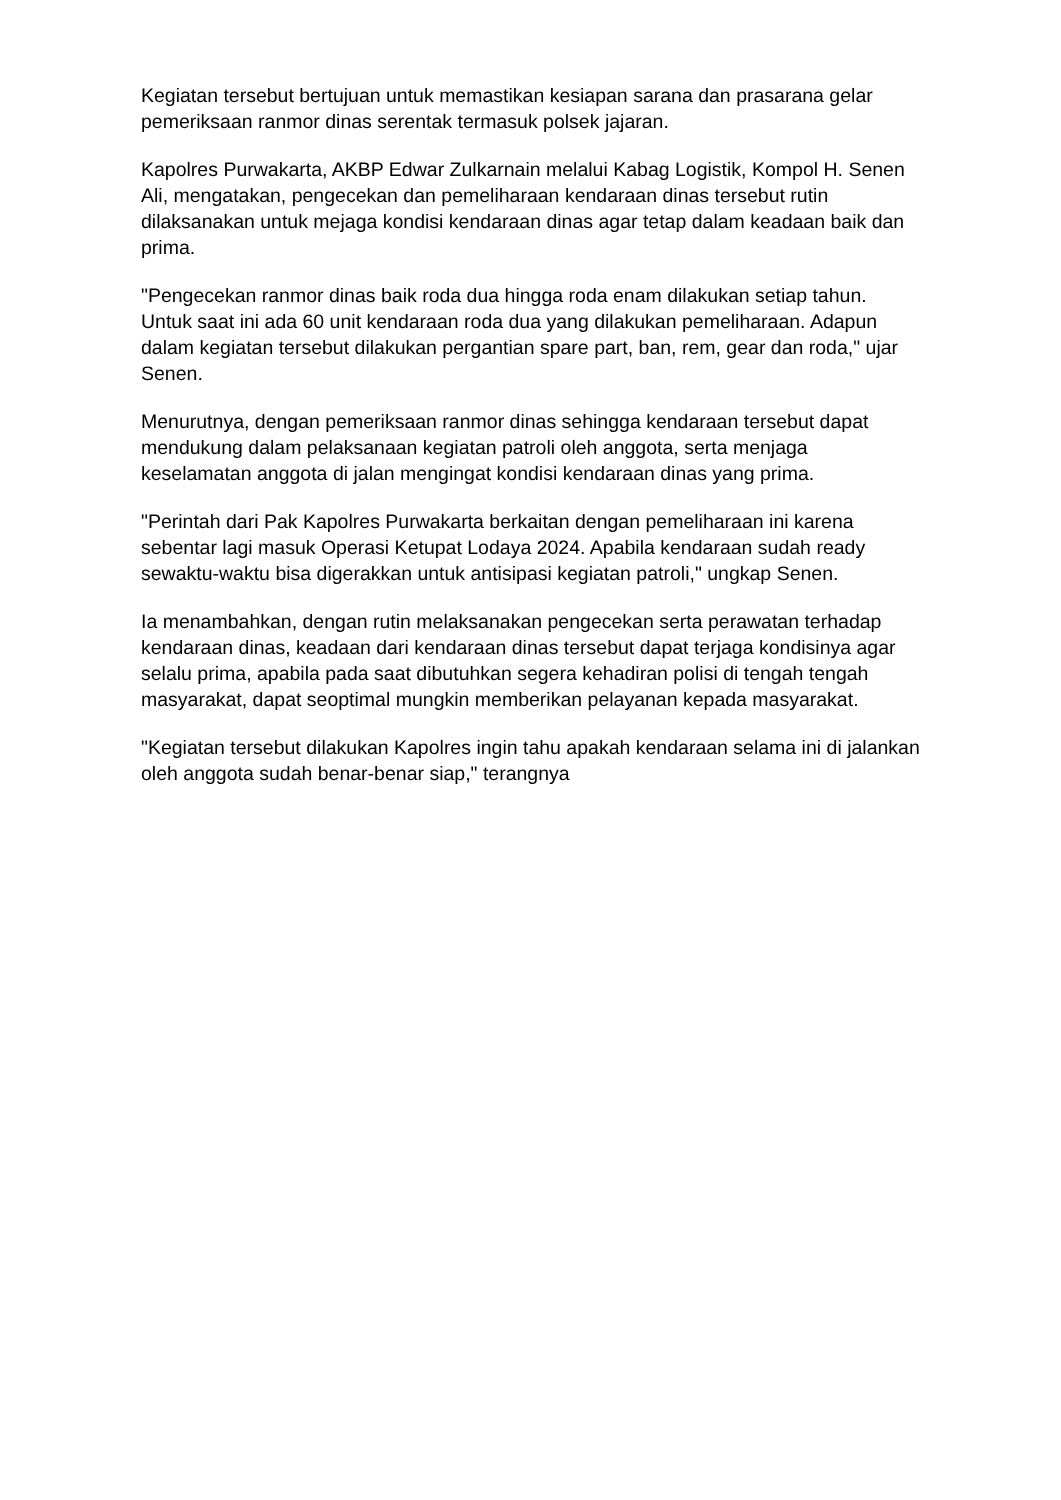Kegiatan tersebut bertujuan untuk memastikan kesiapan sarana dan prasarana gelar pemeriksaan ranmor dinas serentak termasuk polsek jajaran.
Kapolres Purwakarta, AKBP Edwar Zulkarnain melalui Kabag Logistik, Kompol H. Senen Ali, mengatakan, pengecekan dan pemeliharaan kendaraan dinas tersebut rutin dilaksanakan untuk mejaga kondisi kendaraan dinas agar tetap dalam keadaan baik dan prima.
"Pengecekan ranmor dinas baik roda dua hingga roda enam dilakukan setiap tahun. Untuk saat ini ada 60 unit kendaraan roda dua yang dilakukan pemeliharaan. Adapun dalam kegiatan tersebut dilakukan pergantian spare part, ban, rem, gear dan roda," ujar Senen.
Menurutnya, dengan pemeriksaan ranmor dinas sehingga kendaraan tersebut dapat mendukung dalam pelaksanaan kegiatan patroli oleh anggota, serta menjaga keselamatan anggota di jalan mengingat kondisi kendaraan dinas yang prima.
"Perintah dari Pak Kapolres Purwakarta berkaitan dengan pemeliharaan ini karena sebentar lagi masuk Operasi Ketupat Lodaya 2024. Apabila kendaraan sudah ready sewaktu-waktu bisa digerakkan untuk antisipasi kegiatan patroli," ungkap Senen.
Ia menambahkan, dengan rutin melaksanakan pengecekan serta perawatan terhadap kendaraan dinas, keadaan dari kendaraan dinas tersebut dapat terjaga kondisinya agar selalu prima, apabila pada saat dibutuhkan segera kehadiran polisi di tengah tengah masyarakat, dapat seoptimal mungkin memberikan pelayanan kepada masyarakat.
"Kegiatan tersebut dilakukan Kapolres ingin tahu apakah kendaraan selama ini di jalankan oleh anggota sudah benar-benar siap," terangnya